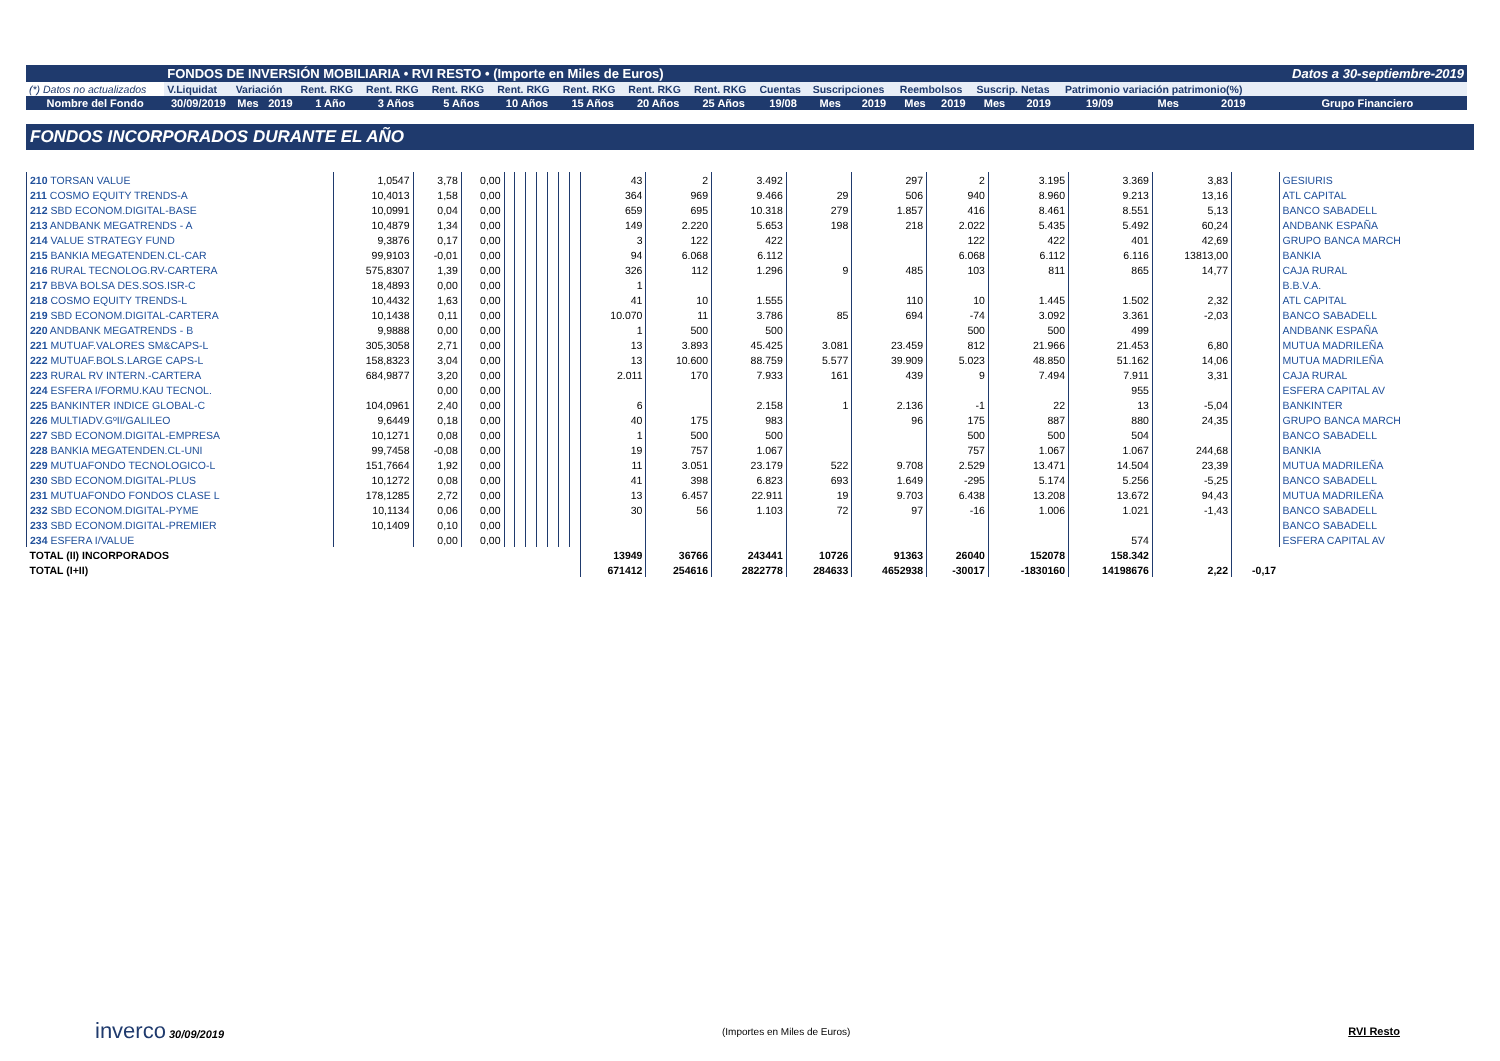| | FONDOS DE INVERSIÓN MOBILIARIA • RVI RESTO • (Importe en Miles de Euros) | | | | | | | | | | | | | | | | | | | | Datos a 30-septiembre-2019 | |
| (*) Datos no actualizados | V.Liquidat | Variación | | Rent. RKG | Rent. RKG | Rent. RKG | Rent. RKG | Rent. RKG | Rent. RKG | Rent. RKG | Cuentas | Suscripciones | | Reembolsos | | Suscrip. Netas | | Patrimonio variación patrimonio(%) | | | | |
| Nombre del Fondo | 30/09/2019 | Mes | 2019 | 1 Año | 3 Años | 5 Años | 10 Años | 15 Años | 20 Años | 25 Años | 19/08 | Mes | 2019 | Mes | 2019 | Mes | 2019 | 19/09 | Mes | 2019 | Grupo Financiero | |
FONDOS INCORPORADOS DURANTE EL AÑO
| 210 TORSAN VALUE | 1,0547 | 3,78 | 0,00 | | | | | | | | 43 | 2 | 3.492 | | 297 | 2 | 3.195 | 3.369 | 3,83 | | GESIURIS |
| 211 COSMO EQUITY TRENDS-A | 10,4013 | 1,58 | 0,00 | | | | | | | | 364 | 969 | 9.466 | 29 | 506 | 940 | 8.960 | 9.213 | 13,16 | | ATL CAPITAL |
| 212 SBD ECONOM.DIGITAL-BASE | 10,0991 | 0,04 | 0,00 | | | | | | | | 659 | 695 | 10.318 | 279 | 1.857 | 416 | 8.461 | 8.551 | 5,13 | | BANCO SABADELL |
| 213 ANDBANK MEGATRENDS - A | 10,4879 | 1,34 | 0,00 | | | | | | | | 149 | 2.220 | 5.653 | 198 | 218 | 2.022 | 5.435 | 5.492 | 60,24 | | ANDBANK ESPAÑA |
| 214 VALUE STRATEGY FUND | 9,3876 | 0,17 | 0,00 | | | | | | | | 3 | 122 | 422 | | | 122 | 422 | 401 | 42,69 | | GRUPO BANCA MARCH |
| 215 BANKIA MEGATENDEN.CL-CAR | 99,9103 | -0,01 | 0,00 | | | | | | | | 94 | 6.068 | 6.112 | | | 6.068 | 6.112 | 6.116 | 13813,00 | | BANKIA |
| 216 RURAL TECNOLOG.RV-CARTERA | 575,8307 | 1,39 | 0,00 | | | | | | | | 326 | 112 | 1.296 | 9 | 485 | 103 | 811 | 865 | 14,77 | | CAJA RURAL |
| 217 BBVA BOLSA DES.SOS.ISR-C | 18,4893 | 0,00 | 0,00 | | | | | | | | 1 | | | | | | | | | | B.B.V.A. |
| 218 COSMO EQUITY TRENDS-L | 10,4432 | 1,63 | 0,00 | | | | | | | | 41 | 10 | 1.555 | | 110 | 10 | 1.445 | 1.502 | 2,32 | | ATL CAPITAL |
| 219 SBD ECONOM.DIGITAL-CARTERA | 10,1438 | 0,11 | 0,00 | | | | | | | | 10.070 | 11 | 3.786 | 85 | 694 | -74 | 3.092 | 3.361 | -2,03 | | BANCO SABADELL |
| 220 ANDBANK MEGATRENDS - B | 9,9888 | 0,00 | 0,00 | | | | | | | | 1 | 500 | 500 | | | 500 | 500 | 499 | | | ANDBANK ESPAÑA |
| 221 MUTUAF.VALORES SM&CAPS-L | 305,3058 | 2,71 | 0,00 | | | | | | | | 13 | 3.893 | 45.425 | 3.081 | 23.459 | 812 | 21.966 | 21.453 | 6,80 | | MUTUA MADRILEÑA |
| 222 MUTUAF.BOLS.LARGE CAPS-L | 158,8323 | 3,04 | 0,00 | | | | | | | | 13 | 10.600 | 88.759 | 5.577 | 39.909 | 5.023 | 48.850 | 51.162 | 14,06 | | MUTUA MADRILEÑA |
| 223 RURAL RV INTERN.-CARTERA | 684,9877 | 3,20 | 0,00 | | | | | | | | 2.011 | 170 | 7.933 | 161 | 439 | 9 | 7.494 | 7.911 | 3,31 | | CAJA RURAL |
| 224 ESFERA I/FORMU.KAU TECNOL. | | 0,00 | 0,00 | | | | | | | | | | | | | | | 955 | | | ESFERA CAPITAL AV |
| 225 BANKINTER INDICE GLOBAL-C | 104,0961 | 2,40 | 0,00 | | | | | | | | 6 | | 2.158 | 1 | 2.136 | -1 | 22 | 13 | -5,04 | | BANKINTER |
| 226 MULTIADV.GºII/GALILEO | 9,6449 | 0,18 | 0,00 | | | | | | | | 40 | 175 | 983 | | 96 | 175 | 887 | 880 | 24,35 | | GRUPO BANCA MARCH |
| 227 SBD ECONOM.DIGITAL-EMPRESA | 10,1271 | 0,08 | 0,00 | | | | | | | | 1 | 500 | 500 | | | 500 | 500 | 504 | | | BANCO SABADELL |
| 228 BANKIA MEGATENDEN.CL-UNI | 99,7458 | -0,08 | 0,00 | | | | | | | | 19 | 757 | 1.067 | | | 757 | 1.067 | 1.067 | 244,68 | | BANKIA |
| 229 MUTUAFONDO TECNOLOGICO-L | 151,7664 | 1,92 | 0,00 | | | | | | | | 11 | 3.051 | 23.179 | 522 | 9.708 | 2.529 | 13.471 | 14.504 | 23,39 | | MUTUA MADRILEÑA |
| 230 SBD ECONOM.DIGITAL-PLUS | 10,1272 | 0,08 | 0,00 | | | | | | | | 41 | 398 | 6.823 | 693 | 1.649 | -295 | 5.174 | 5.256 | -5,25 | | BANCO SABADELL |
| 231 MUTUAFONDO FONDOS CLASE L | 178,1285 | 2,72 | 0,00 | | | | | | | | 13 | 6.457 | 22.911 | 19 | 9.703 | 6.438 | 13.208 | 13.672 | 94,43 | | MUTUA MADRILEÑA |
| 232 SBD ECONOM.DIGITAL-PYME | 10,1134 | 0,06 | 0,00 | | | | | | | | 30 | 56 | 1.103 | 72 | 97 | -16 | 1.006 | 1.021 | -1,43 | | BANCO SABADELL |
| 233 SBD ECONOM.DIGITAL-PREMIER | 10,1409 | 0,10 | 0,00 | | | | | | | | | | | | | | | | | | BANCO SABADELL |
| 234 ESFERA I/VALUE | | 0,00 | 0,00 | | | | | | | | | | | | | | | 574 | | | ESFERA CAPITAL AV |
| TOTAL (II) INCORPORADOS | | | | | | | | | | | 13949 | 36766 | 243441 | 10726 | 91363 | 26040 | 152078 | 158.342 | | | |
| TOTAL (I+II) | | | | | | | | | | | 671412 | 254616 | 2822778 | 284633 | 4652938 | -30017 | -1830160 | 14198676 | 2,22 | -0,17 | |
inverco 30/09/2019 (Importes en Miles de Euros) RVI Resto